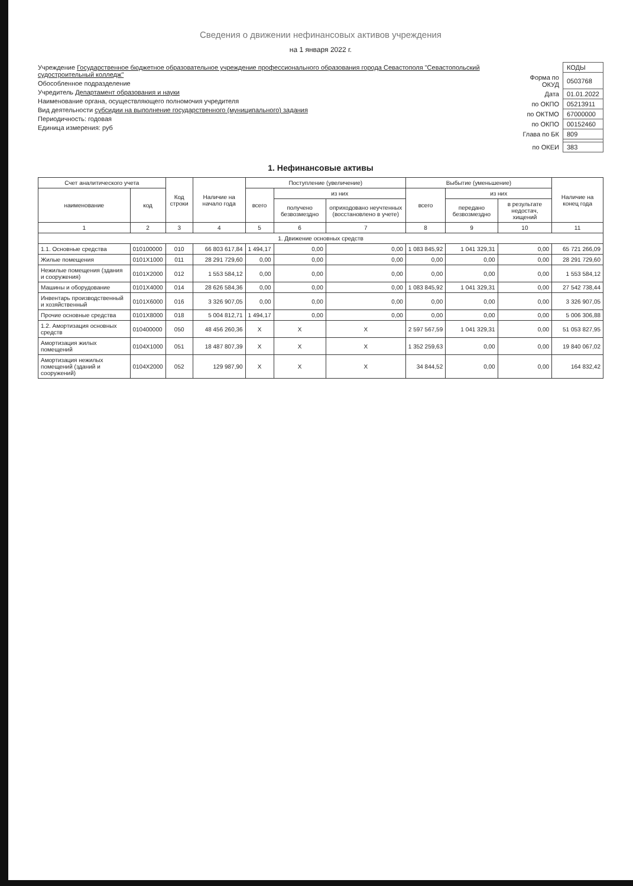Сведения о движении нефинансовых активов учреждения
на 1 января 2022 г.
Учреждение Государственное бюджетное образовательное учреждение профессионального образования города Севастополя "Севастопольский судостроительный колледж"
Обособленное подразделение
Учредитель Департамент образования и науки
Наименование органа, осуществляющего полномочия учредителя
Вид деятельности субсидии на выполнение государственного (муниципального) задания
Периодичность: годовая
Единица измерения: руб
| | КОДЫ |
| Форма по ОКУД | 0503768 |
| Дата | 01.01.2022 |
| по ОКПО | 05213911 |
| по ОКТМО | 67000000 |
| по ОКПО | 00152460 |
| Глава по БК | 809 |
| по ОКЕИ | 383 |
1. Нефинансовые активы
| Счет аналитического учета | | Код строки | Наличие на начало года | Поступление (увеличение) | | | Выбытие (уменьшение) | | | Наличие на конец года |
| --- | --- | --- | --- | --- | --- | --- | --- | --- | --- | --- |
| наименование | код | | | всего | из них | | всего | из них | | |
| | | | | | получено безвозмездно | оприходовано неучтенных (восстановлено в учете) | | передано безвозмездно | в результате недостач, хищений | |
| 1 | 2 | 3 | 4 | 5 | 6 | 7 | 8 | 9 | 10 | 11 |
| 1. Движение основных средств | | | | | | | | | | |
| 1.1. Основные средства | 010100000 | 010 | 66 803 617,84 | 1 494,17 | 0,00 | 0,00 | 1 083 845,92 | 1 041 329,31 | 0,00 | 65 721 266,09 |
| Жилые помещения | 0101X1000 | 011 | 28 291 729,60 | 0,00 | 0,00 | 0,00 | 0,00 | 0,00 | 0,00 | 28 291 729,60 |
| Нежилые помещения (здания и сооружения) | 0101X2000 | 012 | 1 553 584,12 | 0,00 | 0,00 | 0,00 | 0,00 | 0,00 | 0,00 | 1 553 584,12 |
| Машины и оборудование | 0101X4000 | 014 | 28 626 584,36 | 0,00 | 0,00 | 0,00 | 1 083 845,92 | 1 041 329,31 | 0,00 | 27 542 738,44 |
| Инвентарь производственный и хозяйственный | 0101X6000 | 016 | 3 326 907,05 | 0,00 | 0,00 | 0,00 | 0,00 | 0,00 | 0,00 | 3 326 907,05 |
| Прочие основные средства | 0101X8000 | 018 | 5 004 812,71 | 1 494,17 | 0,00 | 0,00 | 0,00 | 0,00 | 0,00 | 5 006 306,88 |
| 1.2. Амортизация основных средств | 010400000 | 050 | 48 456 260,36 | X | X | X | 2 597 567,59 | 1 041 329,31 | 0,00 | 51 053 827,95 |
| Амортизация жилых помещений | 0104X1000 | 051 | 18 487 807,39 | X | X | X | 1 352 259,63 | 0,00 | 0,00 | 19 840 067,02 |
| Амортизация нежилых помещений (зданий и сооружений) | 0104X2000 | 052 | 129 987,90 | X | X | X | 34 844,52 | 0,00 | 0,00 | 164 832,42 |